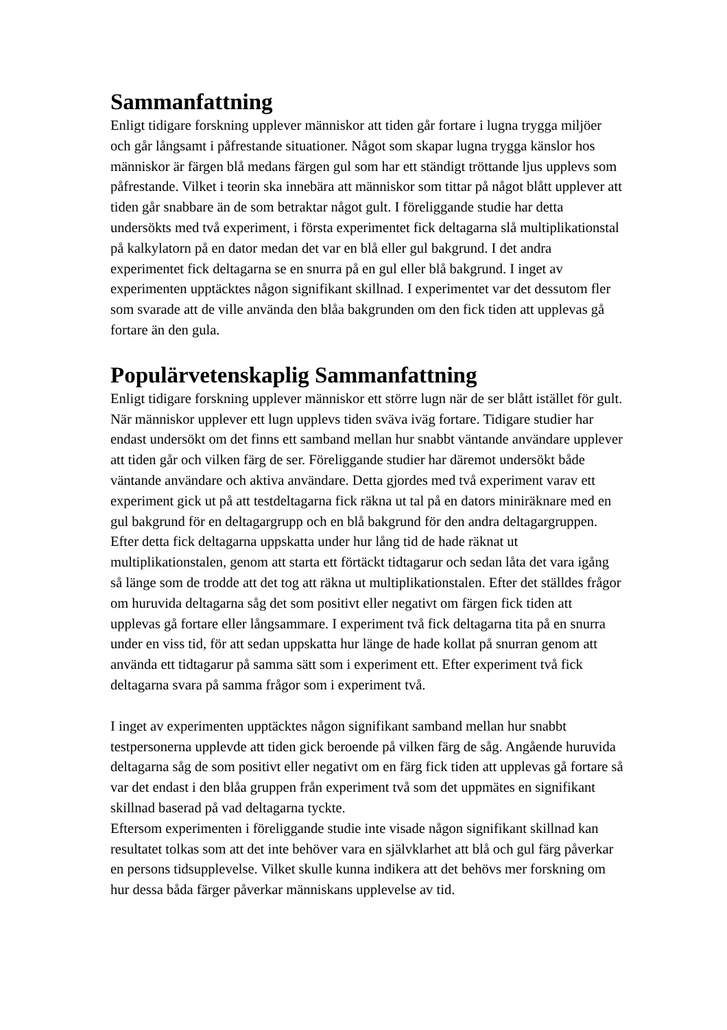Sammanfattning
Enligt tidigare forskning upplever människor att tiden går fortare i lugna trygga miljöer och går långsamt i påfrestande situationer. Något som skapar lugna trygga känslor hos människor är färgen blå medans färgen gul som har ett ständigt tröttande ljus upplevs som påfrestande. Vilket i teorin ska innebära att människor som tittar på något blått upplever att tiden går snabbare än de som betraktar något gult. I föreliggande studie har detta undersökts med två experiment, i första experimentet fick deltagarna slå multiplikationstal på kalkylatorn på en dator medan det var en blå eller gul bakgrund. I det andra experimentet fick deltagarna se en snurra på en gul eller blå bakgrund. I inget av experimenten upptäcktes någon signifikant skillnad. I experimentet var det dessutom fler som svarade att de ville använda den blåa bakgrunden om den fick tiden att upplevas gå fortare än den gula.
Populärvetenskaplig Sammanfattning
Enligt tidigare forskning upplever människor ett större lugn när de ser blått istället för gult. När människor upplever ett lugn upplevs tiden sväva iväg fortare. Tidigare studier har endast undersökt om det finns ett samband mellan hur snabbt väntande användare upplever att tiden går och vilken färg de ser. Föreliggande studier har däremot undersökt både väntande användare och aktiva användare. Detta gjordes med två experiment varav ett experiment gick ut på att testdeltagarna fick räkna ut tal på en dators miniräknare med en gul bakgrund för en deltagargrupp och en blå bakgrund för den andra deltagargruppen. Efter detta fick deltagarna uppskatta under hur lång tid de hade räknat ut multiplikationstalen, genom att starta ett förtäckt tidtagarur och sedan låta det vara igång så länge som de trodde att det tog att räkna ut multiplikationstalen. Efter det ställdes frågor om huruvida deltagarna såg det som positivt eller negativt om färgen fick tiden att upplevas gå fortare eller långsammare. I experiment två fick deltagarna tita på en snurra under en viss tid, för att sedan uppskatta hur länge de hade kollat på snurran genom att använda ett tidtagarur på samma sätt som i experiment ett. Efter experiment två fick deltagarna svara på samma frågor som i experiment två.
I inget av experimenten upptäcktes någon signifikant samband mellan hur snabbt testpersonerna upplevde att tiden gick beroende på vilken färg de såg. Angående huruvida deltagarna såg de som positivt eller negativt om en färg fick tiden att upplevas gå fortare så var det endast i den blåa gruppen från experiment två som det uppmätes en signifikant skillnad baserad på vad deltagarna tyckte.
Eftersom experimenten i föreliggande studie inte visade någon signifikant skillnad kan resultatet tolkas som att det inte behöver vara en självklarhet att blå och gul färg påverkar en persons tidsupplevelse. Vilket skulle kunna indikera att det behövs mer forskning om hur dessa båda färger påverkar människans upplevelse av tid.